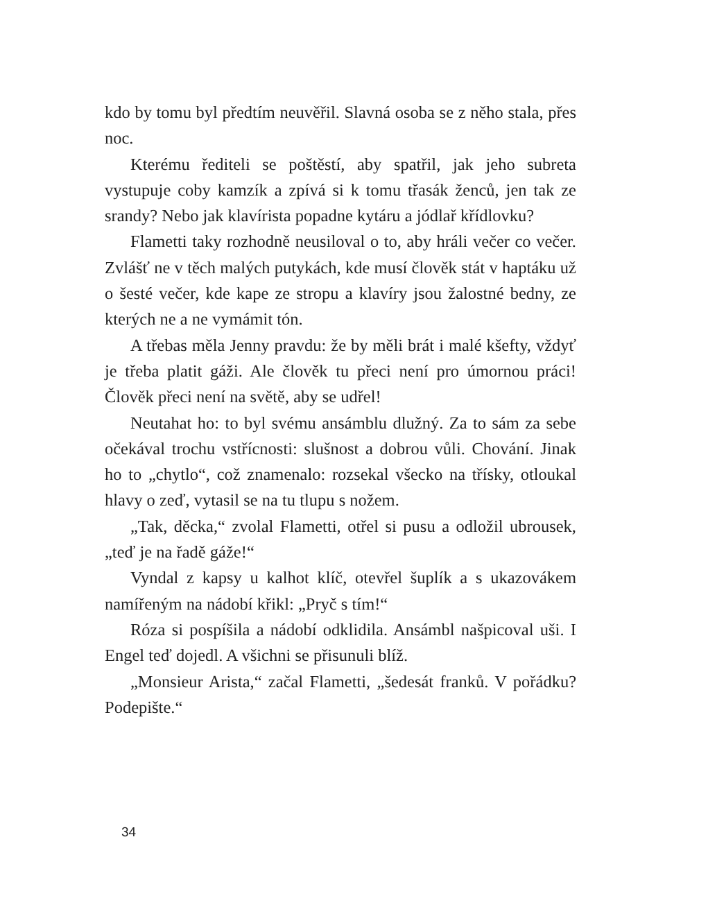kdo by tomu byl předtím neuvěřil. Slavná osoba se z něho stala, přes noc.
Kterému řediteli se poštěstí, aby spatřil, jak jeho subreta vystupuje coby kamzík a zpívá si k tomu třasák ženců, jen tak ze srandy? Nebo jak klavírista popadne kytáru a jódlař křídlovku?
Flametti taky rozhodně neusiloval o to, aby hráli večer co večer. Zvlášť ne v těch malých putykách, kde musí člověk stát v haptáku už o šesté večer, kde kape ze stropu a klavíry jsou žalostné bedny, ze kterých ne a ne vymámit tón.
A třebas měla Jenny pravdu: že by měli brát i malé kšefty, vždyť je třeba platit gáži. Ale člověk tu přeci není pro úmornou práci! Člověk přeci není na světě, aby se udřel!
Neutahat ho: to byl svému ansámblu dlužný. Za to sám za sebe očekával trochu vstřícnosti: slušnost a dobrou vůli. Chování. Jinak ho to „chytlo“, což znamenalo: rozsekal všecko na třísky, otloukal hlavy o zeď, vytasil se na tu tlupu s nožem.
„Tak, děcka,“ zvolal Flametti, otřel si pusu a odložil ubrousek, „teď je na řadě gáže!“
Vyndal z kapsy u kalhot klíč, otevřel šuplík a s ukazovákem namířeným na nádobí křikl: „Pryč s tím!“
Róza si pospíšila a nádobí odklidila. Ansámbl našpicoval uši. I Engel teď dojedl. A všichni se přisunuli blíž.
„Monsieur Arista,“ začal Flametti, „šedesát franků. V pořádku? Podepište.“
34